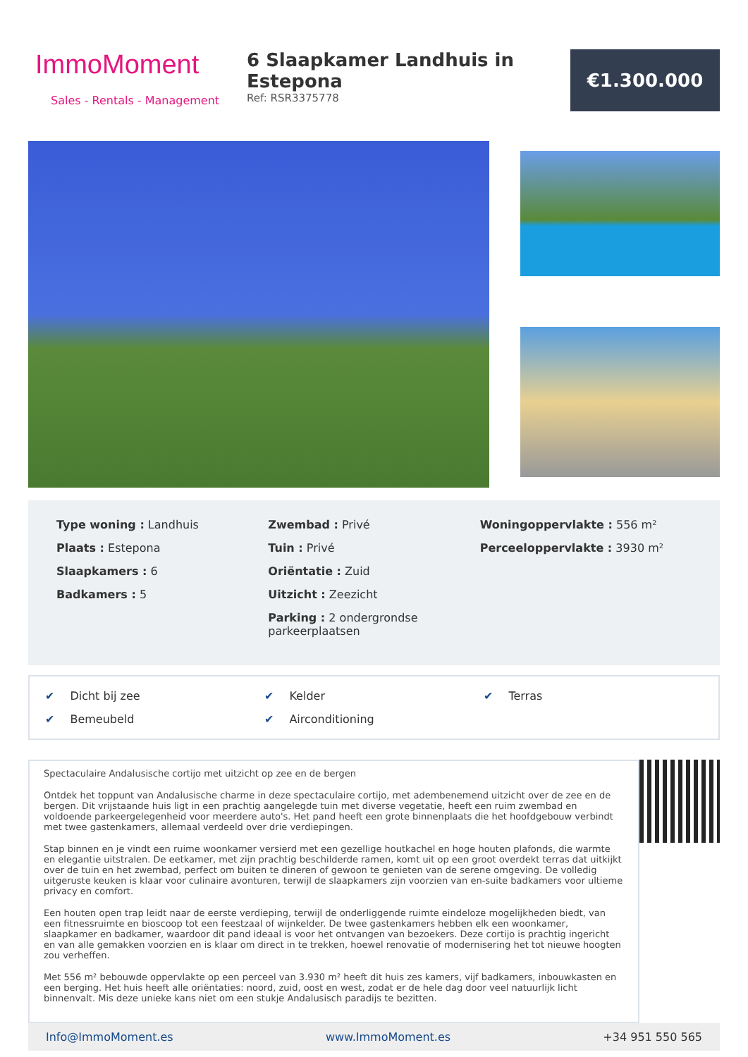ImmoMoment
Sales - Rentals - Management
6 Slaapkamer Landhuis in Estepona
Ref: RSR3375778
€1.300.000
Type woning : Landhuis
Plaats : Estepona
Slaapkamers : 6
Badkamers : 5
Zwembad : Privé
Tuin : Privé
Oriëntatie : Zuid
Uitzicht : Zeezicht
Parking : 2 ondergrondse parkeerplaatsen
Woningoppervlakte : 556 m²
Perceeloppervlakte : 3930 m²
✔ Dicht bij zee
✔ Kelder
✔ Terras
✔ Bemeubeld
✔ Airconditioning
Spectaculaire Andalusische cortijo met uitzicht op zee en de bergen
Ontdek het toppunt van Andalusische charme in deze spectaculaire cortijo, met adembenemend uitzicht over de zee en de bergen. Dit vrijstaande huis ligt in een prachtig aangelegde tuin met diverse vegetatie, heeft een ruim zwembad en voldoende parkeergelegenheid voor meerdere auto's. Het pand heeft een grote binnenplaats die het hoofdgebouw verbindt met twee gastenkamers, allemaal verdeeld over drie verdiepingen.
Stap binnen en je vindt een ruime woonkamer versierd met een gezellige houtkachel en hoge houten plafonds, die warmte en elegantie uitstralen. De eetkamer, met zijn prachtig beschilderde ramen, komt uit op een groot overdekt terras dat uitkijkt over de tuin en het zwembad, perfect om buiten te dineren of gewoon te genieten van de serene omgeving. De volledig uitgeruste keuken is klaar voor culinaire avonturen, terwijl de slaapkamers zijn voorzien van en-suite badkamers voor ultieme privacy en comfort.
Een houten open trap leidt naar de eerste verdieping, terwijl de onderliggende ruimte eindeloze mogelijkheden biedt, van een fitnessruimte en bioscoop tot een feestzaal of wijnkelder. De twee gastenkamers hebben elk een woonkamer, slaapkamer en badkamer, waardoor dit pand ideaal is voor het ontvangen van bezoekers. Deze cortijo is prachtig ingericht en van alle gemakken voorzien en is klaar om direct in te trekken, hoewel renovatie of modernisering het tot nieuwe hoogten zou verheffen.
Met 556 m² bebouwde oppervlakte op een perceel van 3.930 m² heeft dit huis zes kamers, vijf badkamers, inbouwkasten en een berging. Het huis heeft alle oriëntaties: noord, zuid, oost en west, zodat er de hele dag door veel natuurlijk licht binnenvalt. Mis deze unieke kans niet om een stukje Andalusisch paradijs te bezitten.
Info@ImmoMoment.es www.ImmoMoment.es +34 951 550 565